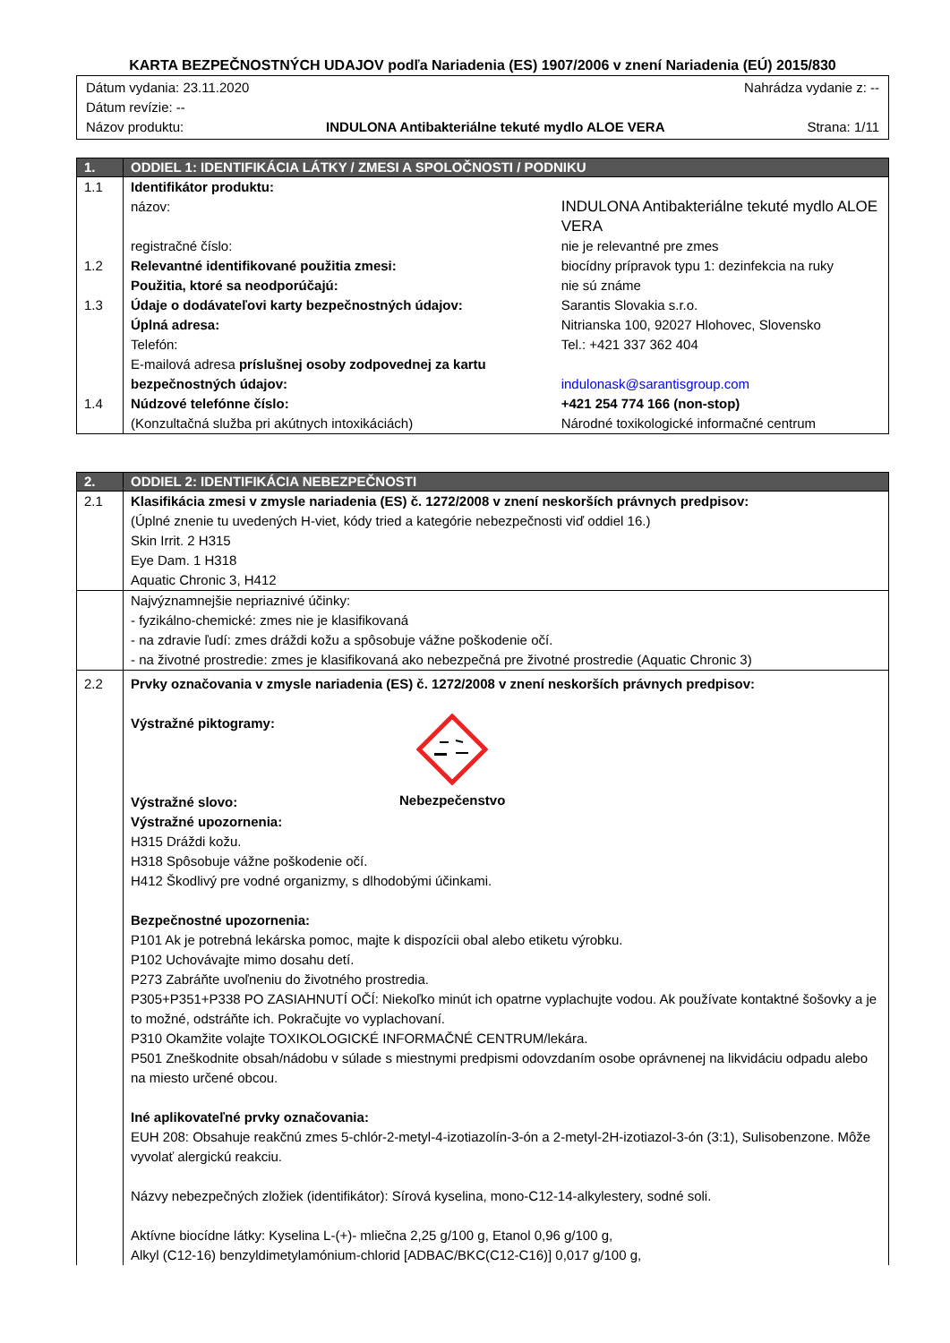KARTA BEZPEČNOSTNÝCH UDAJOV podľa Nariadenia (ES) 1907/2006 v znení Nariadenia (EÚ) 2015/830
Dátum vydania: 23.11.2020 Nahrádza vydanie z: --
Dátum revízie: --
Názov produktu: INDULONA Antibakteriálne tekuté mydlo ALOE VERA Strana: 1/11
| 1. | ODDIEL 1: IDENTIFIKÁCIA LÁTKY / ZMESI A SPOLOČNOSTI / PODNIKU | |
| --- | --- | --- |
| 1.1 | Identifikátor produktu: | |
| | názov: | INDULONA Antibakteriálne tekuté mydlo ALOE VERA |
| | registračné číslo: | nie je relevantné pre zmes |
| 1.2 | Relevantné identifikované použitia zmesi: | biocídny prípravok typu 1: dezinfekcia na ruky |
| | Použitia, ktoré sa neodporúčajú: | nie sú známe |
| 1.3 | Údaje o dodávateľovi karty bezpečnostných údajov: | Sarantis Slovakia s.r.o. |
| | Úplná adresa: | Nitrianska 100, 92027 Hlohovec, Slovensko |
| | Telefón: | Tel.: +421 337 362 404 |
| | E-mailová adresa príslušnej osoby zodpovednej za kartu bezpečnostných údajov: | indulonask@sarantisgroup.com |
| 1.4 | Núdzové telefónne číslo: | +421 254 774 166 (non-stop) |
| | (Konzultačná služba pri akútnych intoxikáciách) | Národné toxikologické informačné centrum |
| 2. | ODDIEL 2: IDENTIFIKÁCIA NEBEZPEČNOSTI |
| --- | --- |
| 2.1 | Klasifikácia zmesi v zmysle nariadenia (ES) č. 1272/2008 v znení neskorších právnych predpisov: (Úplné znenie tu uvedených H-viet, kódy tried a kategórie nebezpečnosti viď oddiel 16.) Skin Irrit. 2 H315 Eye Dam. 1 H318 Aquatic Chronic 3, H412 |
| | Najvýznamnejšie nepriaznivé účinky: - fyzikálno-chemické: zmes nie je klasifikovaná - na zdravie ľudí: zmes dráždi kožu a spôsobuje vážne poškodenie očí. - na životné prostredie: zmes je klasifikovaná ako nebezpečná pre životné prostredie (Aquatic Chronic 3) |
| 2.2 | Prvky označovania v zmysle nariadenia (ES) č. 1272/2008 v znení neskorších právnych predpisov: Výstražné piktogramy: Výstražné slovo: Nebezpečenstvo Výstražné upozornenia: H315 Dráždi kožu. H318 Spôsobuje vážne poškodenie očí. H412 Škodlivý pre vodné organizmy, s dlhodobými účinkami. Bezpečnostné upozornenia: P101 Ak je potrebná lekárska pomoc, majte k dispozícii obal alebo etiketu výrobku. P102 Uchovávajte mimo dosahu detí. P273 Zabráňte uvoľneniu do životného prostredia. P305+P351+P338 PO ZASIAHNUTÍ OČÍ: Niekoľko minút ich opatrne vyplachujte vodou. Ak používate kontaktné šošovky a je to možné, odstráňte ich. Pokračujte vo vyplachovaní. P310 Okamžite volajte TOXIKOLOGICKÉ INFORMAČNÉ CENTRUM/lekára. P501 Zneškodnite obsah/nádobu v súlade s miestnymi predpismi odovzdaním osobe oprávnenej na likvidáciu odpadu alebo na miesto určené obcou. Iné aplikovateľné prvky označovania: EUH 208: Obsahuje reakčnú zmes 5-chlór-2-metyl-4-izotiazolín-3-ón a 2-metyl-2H-izotiazol-3-ón (3:1), Sulisobenzone. Môže vyvolať alergickú reakciu. Názvy nebezpečných zložiek (identifikátor): Sírová kyselina, mono-C12-14-alkylestery, sodné soli. Aktívne biocídne látky: Kyselina L-(+)- mliečna 2,25 g/100 g, Etanol 0,96 g/100 g, Alkyl (C12-16) benzyldimetylamónium-chlorid [ADBAC/BKC(C12-C16)] 0,017 g/100 g, |